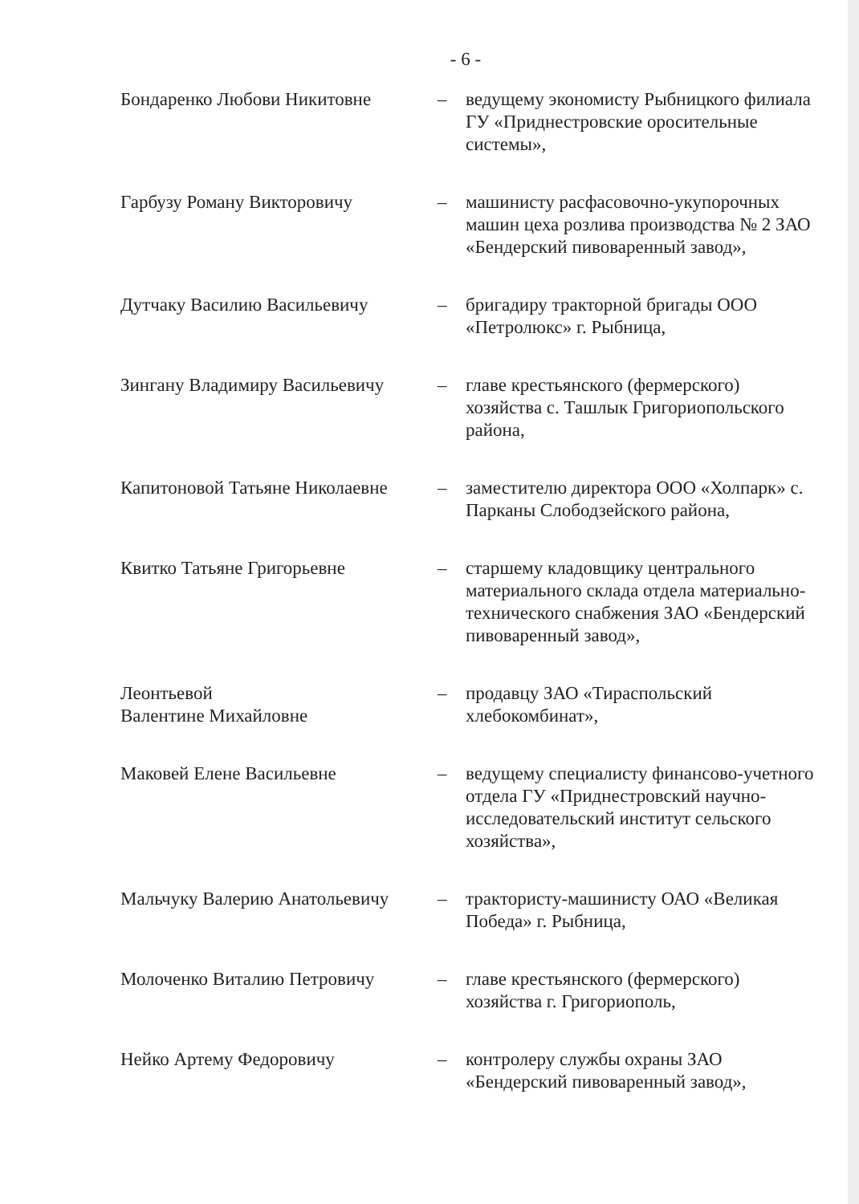- 6 -
| Бондаренко Любови Никитовне | – | ведущему экономисту Рыбницкого филиала ГУ «Приднестровские оросительные системы», |
| Гарбузу Роману Викторовичу | – | машинисту расфасовочно-укупорочных машин цеха розлива производства № 2 ЗАО «Бендерский пивоваренный завод», |
| Дутчаку Василию Васильевичу | – | бригадиру тракторной бригады ООО «Петролюкс» г. Рыбница, |
| Зингану Владимиру Васильевичу | – | главе крестьянского (фермерского) хозяйства с. Ташлык Григориопольского района, |
| Капитоновой Татьяне Николаевне | – | заместителю директора ООО «Холпарк» с. Парканы Слободзейского района, |
| Квитко Татьяне Григорьевне | – | старшему кладовщику центрального материального склада отдела материально-технического снабжения ЗАО «Бендерский пивоваренный завод», |
| Леонтьевой Валентине Михайловне | – | продавцу ЗАО «Тираспольский хлебокомбинат», |
| Маковей Елене Васильевне | – | ведущему специалисту финансово-учетного отдела ГУ «Приднестровский научно-исследовательский институт сельского хозяйства», |
| Мальчуку Валерию Анатольевичу | – | трактористу-машинисту ОАО «Великая Победа» г. Рыбница, |
| Молоченко Виталию Петровичу | – | главе крестьянского (фермерского) хозяйства г. Григориополь, |
| Нейко Артему Федоровичу | – | контролеру службы охраны ЗАО «Бендерский пивоваренный завод», |